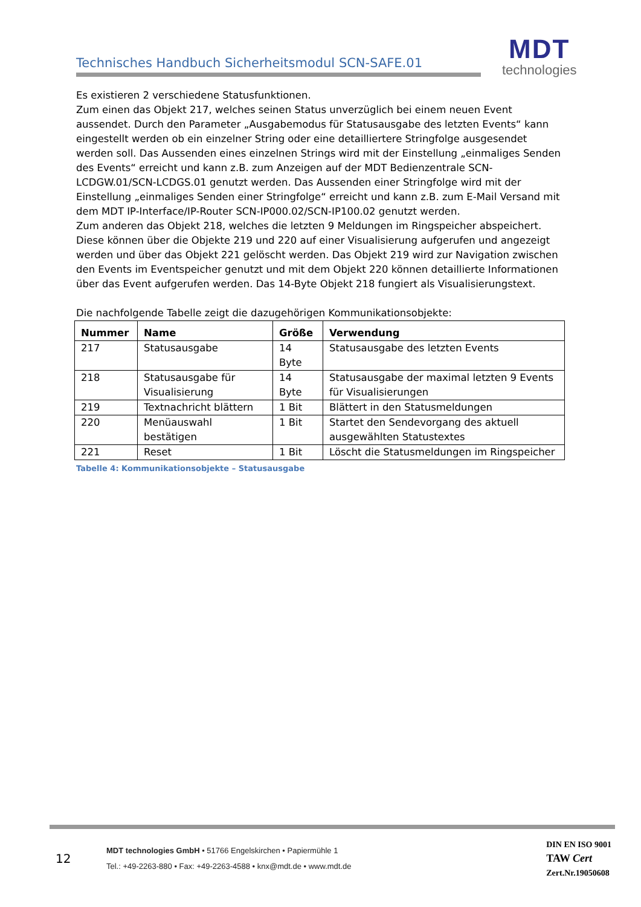Technisches Handbuch Sicherheitsmodul SCN-SAFE.01
MDT
technologies
Es existieren 2 verschiedene Statusfunktionen.
Zum einen das Objekt 217, welches seinen Status unverzüglich bei einem neuen Event aussendet. Durch den Parameter „Ausgabemodus für Statusausgabe des letzten Events“ kann eingestellt werden ob ein einzelner String oder eine detailliertere Stringfolge ausgesendet werden soll. Das Aussenden eines einzelnen Strings wird mit der Einstellung „einmaliges Senden des Events“ erreicht und kann z.B. zum Anzeigen auf der MDT Bedienzentrale SCN-LCDGW.01/SCN-LCDGS.01 genutzt werden. Das Aussenden einer Stringfolge wird mit der Einstellung „einmaliges Senden einer Stringfolge“ erreicht und kann z.B. zum E-Mail Versand mit dem MDT IP-Interface/IP-Router SCN-IP000.02/SCN-IP100.02 genutzt werden.
Zum anderen das Objekt 218, welches die letzten 9 Meldungen im Ringspeicher abspeichert. Diese können über die Objekte 219 und 220 auf einer Visualisierung aufgerufen und angezeigt werden und über das Objekt 221 gelöscht werden. Das Objekt 219 wird zur Navigation zwischen den Events im Eventspeicher genutzt und mit dem Objekt 220 können detaillierte Informationen über das Event aufgerufen werden. Das 14-Byte Objekt 218 fungiert als Visualisierungstext.
Die nachfolgende Tabelle zeigt die dazugehörigen Kommunikationsobjekte:
| Nummer | Name | Größe | Verwendung |
| --- | --- | --- | --- |
| 217 | Statusausgabe | 14 Byte | Statusausgabe des letzten Events |
| 218 | Statusausgabe für Visualisierung | 14 Byte | Statusausgabe der maximal letzten 9 Events für Visualisierungen |
| 219 | Textnachricht blättern | 1 Bit | Blättert in den Statusmeldungen |
| 220 | Menüauswahl bestätigen | 1 Bit | Startet den Sendevorgang des aktuell ausgewählten Statustextes |
| 221 | Reset | 1 Bit | Löscht die Statusmeldungen im Ringspeicher |
Tabelle 4: Kommunikationsobjekte – Statusausgabe
12
MDT technologies GmbH • 51766 Engelskirchen • Papiermühle 1
Tel.: +49-2263-880 • Fax: +49-2263-4588 • knx@mdt.de • www.mdt.de
DIN EN ISO 9001
TAW Cert
Zert.Nr.19050608